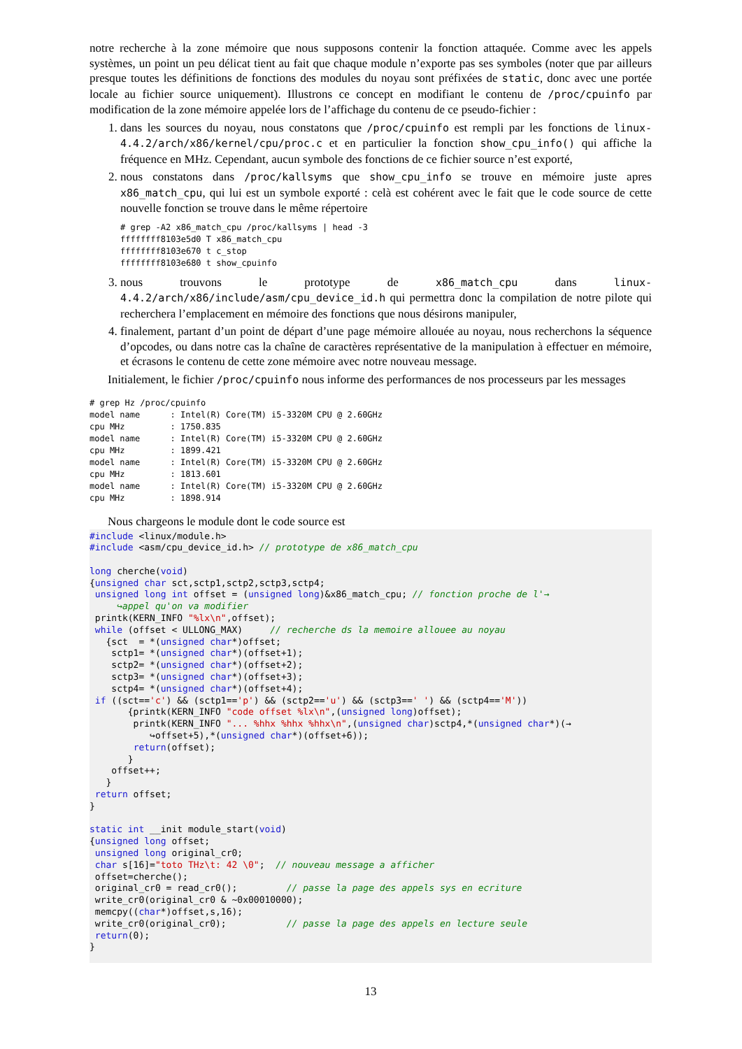notre recherche à la zone mémoire que nous supposons contenir la fonction attaquée. Comme avec les appels systèmes, un point un peu délicat tient au fait que chaque module n’exporte pas ses symboles (noter que par ailleurs presque toutes les définitions de fonctions des modules du noyau sont préfixées de static, donc avec une portée locale au fichier source uniquement). Illustrons ce concept en modifiant le contenu de /proc/cpuinfo par modification de la zone mémoire appelée lors de l’affichage du contenu de ce pseudo-fichier :
1. dans les sources du noyau, nous constatons que /proc/cpuinfo est rempli par les fonctions de linux-4.4.2/arch/x86/kernel/cpu/proc.c et en particulier la fonction show_cpu_info() qui affiche la fréquence en MHz. Cependant, aucun symbole des fonctions de ce fichier source n’est exporté,
2. nous constatons dans /proc/kallsyms que show_cpu_info se trouve en mémoire juste apres x86_match_cpu, qui lui est un symbole exporté : celà est cohérent avec le fait que le code source de cette nouvelle fonction se trouve dans le même répertoire
# grep -A2 x86_match_cpu /proc/kallsyms | head -3
ffffffff8103e5d0 T x86_match_cpu
ffffffff8103e670 t c_stop
ffffffff8103e680 t show_cpuinfo
3. nous trouvons le prototype de x86_match_cpu dans linux-4.4.2/arch/x86/include/asm/cpu_device_id.h qui permettra donc la compilation de notre pilote qui recherchera l’emplacement en mémoire des fonctions que nous désirons manipuler,
4. finalement, partant d’un point de départ d’une page mémoire allouée au noyau, nous recherchons la séquence d’opcodes, ou dans notre cas la chaîne de caractères représentative de la manipulation à effectuer en mémoire, et écrasons le contenu de cette zone mémoire avec notre nouveau message.
Initialement, le fichier /proc/cpuinfo nous informe des performances de nos processeurs par les messages
# grep Hz /proc/cpuinfo
model name      : Intel(R) Core(TM) i5-3320M CPU @ 2.60GHz
cpu MHz         : 1750.835
model name      : Intel(R) Core(TM) i5-3320M CPU @ 2.60GHz
cpu MHz         : 1899.421
model name      : Intel(R) Core(TM) i5-3320M CPU @ 2.60GHz
cpu MHz         : 1813.601
model name      : Intel(R) Core(TM) i5-3320M CPU @ 2.60GHz
cpu MHz         : 1898.914
Nous chargeons le module dont le code source est
#include <linux/module.h>
#include <asm/cpu_device_id.h> // prototype de x86_match_cpu

long cherche(void)
{unsigned char sct,sctp1,sctp2,sctp3,sctp4;
 unsigned long int offset = (unsigned long)&x86_match_cpu; // fonction proche de l'→
     ↪appel qu'on va modifier
 printk(KERN_INFO "%lx\n",offset);
 while (offset < ULLONG_MAX)     // recherche ds la memoire allouee au noyau
   {sct  = *(unsigned char*)offset;
    sctp1= *(unsigned char*)(offset+1);
    sctp2= *(unsigned char*)(offset+2);
    sctp3= *(unsigned char*)(offset+3);
    sctp4= *(unsigned char*)(offset+4);
 if ((sct=='c') && (sctp1=='p') && (sctp2=='u') && (sctp3==' ') && (sctp4=='M'))
       {printk(KERN_INFO "code offset %lx\n",(unsigned long)offset);
        printk(KERN_INFO "... %hhx %hhx %hhx\n",(unsigned char)sctp4,*(unsigned char*)(→
           ↪offset+5),*(unsigned char*)(offset+6));
        return(offset);
       }
    offset++;
   }
 return offset;
}

static int __init module_start(void)
{unsigned long offset;
 unsigned long original_cr0;
 char s[16]="toto THz\t: 42 \0";  // nouveau message a afficher
 offset=cherche();
 original_cr0 = read_cr0();         // passe la page des appels sys en ecriture
 write_cr0(original_cr0 & ~0x00010000);
 memcpy((char*)offset,s,16);
 write_cr0(original_cr0);           // passe la page des appels en lecture seule
 return(0);
}
13